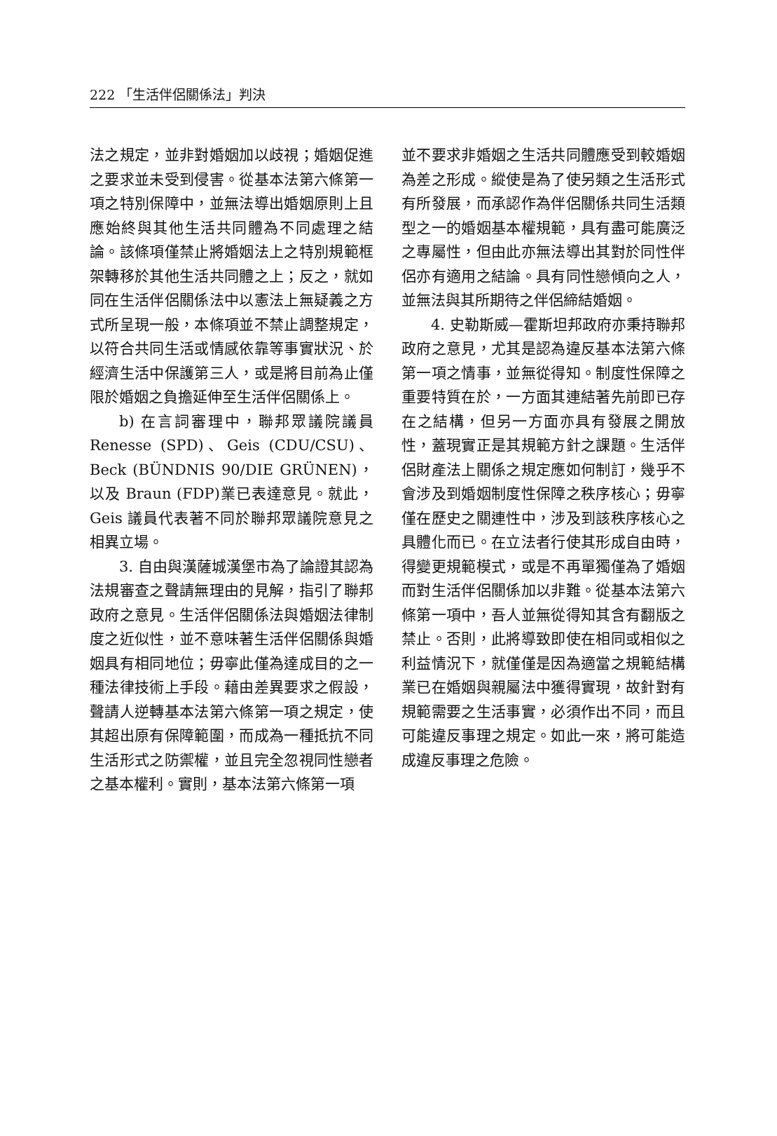222 「生活伴侶關係法」判決
法之規定，並非對婚姻加以歧視；婚姻促進之要求並未受到侵害。從基本法第六條第一項之特別保障中，並無法導出婚姻原則上且應始終與其他生活共同體為不同處理之結論。該條項僅禁止將婚姻法上之特別規範框架轉移於其他生活共同體之上；反之，就如同在生活伴侶關係法中以憲法上無疑義之方式所呈現一般，本條項並不禁止調整規定，以符合共同生活或情感依靠等事實狀況、於經濟生活中保護第三人，或是將目前為止僅限於婚姻之負擔延伸至生活伴侶關係上。
b) 在言詞審理中，聯邦眾議院議員 Renesse (SPD)、Geis (CDU/CSU)、Beck (BÜNDNIS 90/DIE GRÜNEN)，以及 Braun (FDP)業已表達意見。就此，Geis 議員代表著不同於聯邦眾議院意見之相異立場。
3. 自由與漢薩城漢堡市為了論證其認為法規審查之聲請無理由的見解，指引了聯邦政府之意見。生活伴侶關係法與婚姻法律制度之近似性，並不意味著生活伴侶關係與婚姻具有相同地位；毋寧此僅為達成目的之一種法律技術上手段。藉由差異要求之假設，聲請人逆轉基本法第六條第一項之規定，使其超出原有保障範圍，而成為一種抵抗不同生活形式之防禦權，並且完全忽視同性戀者之基本權利。實則，基本法第六條第一項
並不要求非婚姻之生活共同體應受到較婚姻為差之形成。縱使是為了使另類之生活形式有所發展，而承認作為伴侶關係共同生活類型之一的婚姻基本權規範，具有盡可能廣泛之專屬性，但由此亦無法導出其對於同性伴侶亦有適用之結論。具有同性戀傾向之人，並無法與其所期待之伴侶締結婚姻。
4. 史勒斯威—霍斯坦邦政府亦秉持聯邦政府之意見，尤其是認為違反基本法第六條第一項之情事，並無從得知。制度性保障之重要特質在於，一方面其連結著先前即已存在之結構，但另一方面亦具有發展之開放性，蓋現實正是其規範方針之課題。生活伴侶財產法上關係之規定應如何制訂，幾乎不會涉及到婚姻制度性保障之秩序核心；毋寧僅在歷史之關連性中，涉及到該秩序核心之具體化而已。在立法者行使其形成自由時，得變更規範模式，或是不再單獨僅為了婚姻而對生活伴侶關係加以非難。從基本法第六條第一項中，吾人並無從得知其含有翻版之禁止。否則，此將導致即使在相同或相似之利益情況下，就僅僅是因為適當之規範結構業已在婚姻與親屬法中獲得實現，故針對有規範需要之生活事實，必須作出不同，而且可能違反事理之規定。如此一來，將可能造成違反事理之危險。